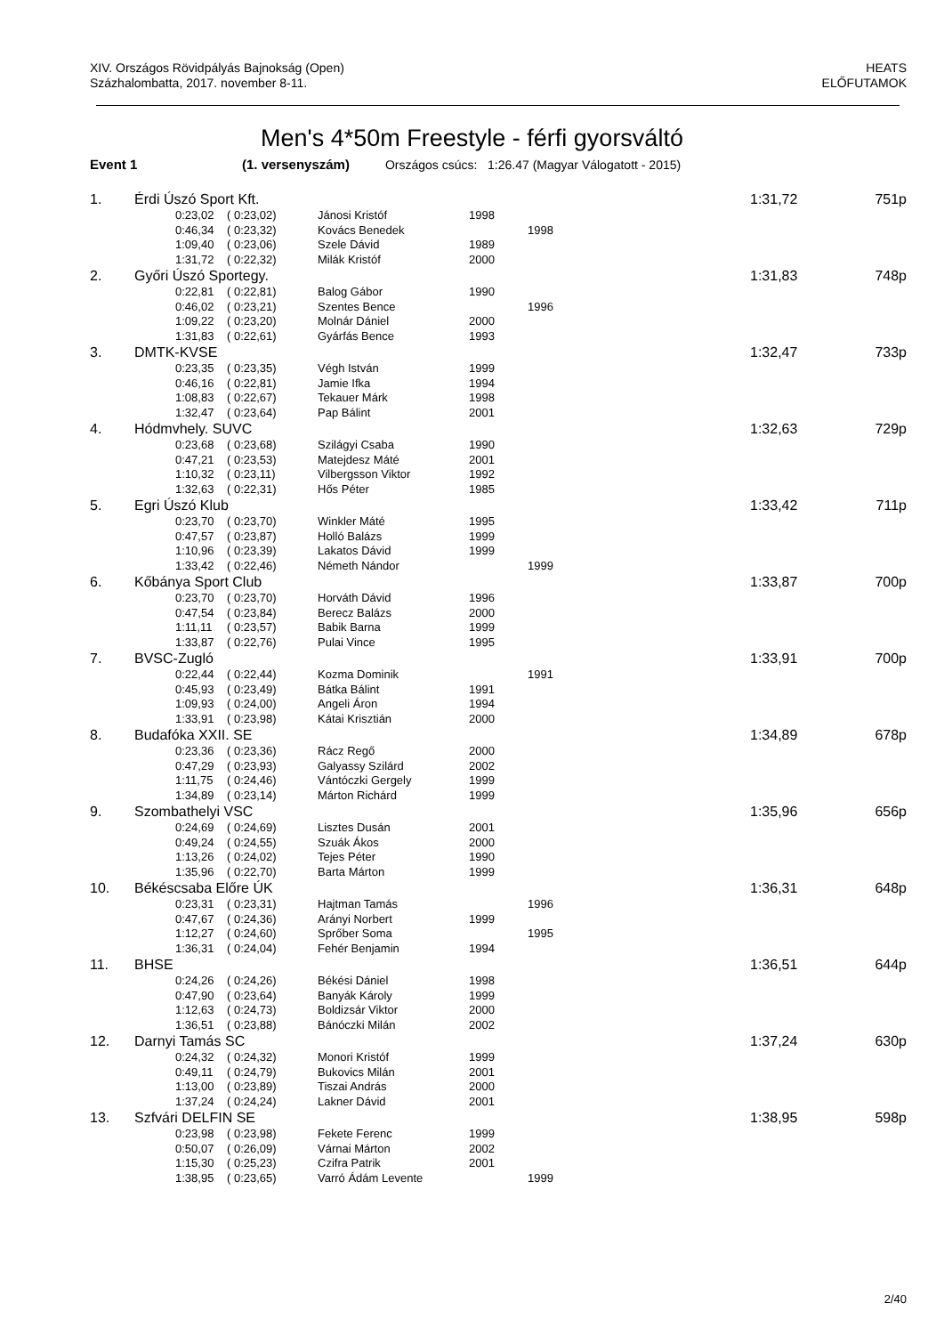XIV. Országos Rövidpályás Bajnokság (Open)
Százhalombatta, 2017. november 8-11.
HEATS
ELŐFUTAMOK
Men's 4*50m Freestyle - férfi gyorsváltó
Event 1 (1. versenyszám) Országos csúcs: 1:26.47 (Magyar Válogatott - 2015)
| 1. | Érdi Úszó Sport Kft. | | | | | | 1:31,72 | 751p |
| | | 0:23,02 | ( 0:23,02) | Jánosi Kristóf | 1998 | | | |
| | | 0:46,34 | ( 0:23,32) | Kovács Benedek | | 1998 | | |
| | | 1:09,40 | ( 0:23,06) | Szele Dávid | 1989 | | | |
| | | 1:31,72 | ( 0:22,32) | Milák Kristóf | 2000 | | | |
| 2. | Győri Úszó Sportegy. | | | | | | 1:31,83 | 748p |
| | | 0:22,81 | ( 0:22,81) | Balog Gábor | 1990 | | | |
| | | 0:46,02 | ( 0:23,21) | Szentes Bence | | 1996 | | |
| | | 1:09,22 | ( 0:23,20) | Molnár Dániel | 2000 | | | |
| | | 1:31,83 | ( 0:22,61) | Gyárfás Bence | 1993 | | | |
| 3. | DMTK-KVSE | | | | | | 1:32,47 | 733p |
| | | 0:23,35 | ( 0:23,35) | Végh István | 1999 | | | |
| | | 0:46,16 | ( 0:22,81) | Jamie Ifka | 1994 | | | |
| | | 1:08,83 | ( 0:22,67) | Tekauer Márk | 1998 | | | |
| | | 1:32,47 | ( 0:23,64) | Pap Bálint | 2001 | | | |
| 4. | Hódmvhely. SUVC | | | | | | 1:32,63 | 729p |
| | | 0:23,68 | ( 0:23,68) | Szilágyi Csaba | 1990 | | | |
| | | 0:47,21 | ( 0:23,53) | Matejdesz Máté | 2001 | | | |
| | | 1:10,32 | ( 0:23,11) | Vilbergsson Viktor | 1992 | | | |
| | | 1:32,63 | ( 0:22,31) | Hős Péter | 1985 | | | |
| 5. | Egri Úszó Klub | | | | | | 1:33,42 | 711p |
| | | 0:23,70 | ( 0:23,70) | Winkler Máté | 1995 | | | |
| | | 0:47,57 | ( 0:23,87) | Holló Balázs | 1999 | | | |
| | | 1:10,96 | ( 0:23,39) | Lakatos Dávid | 1999 | | | |
| | | 1:33,42 | ( 0:22,46) | Németh Nándor | | 1999 | | |
| 6. | Kőbánya Sport Club | | | | | | 1:33,87 | 700p |
| | | 0:23,70 | ( 0:23,70) | Horváth Dávid | 1996 | | | |
| | | 0:47,54 | ( 0:23,84) | Berecz Balázs | 2000 | | | |
| | | 1:11,11 | ( 0:23,57) | Babik Barna | 1999 | | | |
| | | 1:33,87 | ( 0:22,76) | Pulai Vince | 1995 | | | |
| 7. | BVSC-Zugló | | | | | | 1:33,91 | 700p |
| | | 0:22,44 | ( 0:22,44) | Kozma Dominik | | 1991 | | |
| | | 0:45,93 | ( 0:23,49) | Bátka Bálint | 1991 | | | |
| | | 1:09,93 | ( 0:24,00) | Angeli Áron | 1994 | | | |
| | | 1:33,91 | ( 0:23,98) | Kátai Krisztián | 2000 | | | |
| 8. | Budafóka XXII. SE | | | | | | 1:34,89 | 678p |
| | | 0:23,36 | ( 0:23,36) | Rácz Regő | 2000 | | | |
| | | 0:47,29 | ( 0:23,93) | Galyassy Szilárd | 2002 | | | |
| | | 1:11,75 | ( 0:24,46) | Vántóczki Gergely | 1999 | | | |
| | | 1:34,89 | ( 0:23,14) | Márton Richárd | 1999 | | | |
| 9. | Szombathelyi VSC | | | | | | 1:35,96 | 656p |
| | | 0:24,69 | ( 0:24,69) | Lisztes Dusán | 2001 | | | |
| | | 0:49,24 | ( 0:24,55) | Szuák Ákos | 2000 | | | |
| | | 1:13,26 | ( 0:24,02) | Tejes Péter | 1990 | | | |
| | | 1:35,96 | ( 0:22,70) | Barta Márton | 1999 | | | |
| 10. | Békéscsaba Előre ÚK | | | | | | 1:36,31 | 648p |
| | | 0:23,31 | ( 0:23,31) | Hajtman Tamás | | 1996 | | |
| | | 0:47,67 | ( 0:24,36) | Arányi Norbert | 1999 | | | |
| | | 1:12,27 | ( 0:24,60) | Sprőber Soma | | 1995 | | |
| | | 1:36,31 | ( 0:24,04) | Fehér Benjamin | 1994 | | | |
| 11. | BHSE | | | | | | 1:36,51 | 644p |
| | | 0:24,26 | ( 0:24,26) | Békési Dániel | 1998 | | | |
| | | 0:47,90 | ( 0:23,64) | Banyák Károly | 1999 | | | |
| | | 1:12,63 | ( 0:24,73) | Boldizsár Viktor | 2000 | | | |
| | | 1:36,51 | ( 0:23,88) | Bánóczki Milán | 2002 | | | |
| 12. | Darnyi Tamás SC | | | | | | 1:37,24 | 630p |
| | | 0:24,32 | ( 0:24,32) | Monori Kristóf | 1999 | | | |
| | | 0:49,11 | ( 0:24,79) | Bukovics Milán | 2001 | | | |
| | | 1:13,00 | ( 0:23,89) | Tiszai András | 2000 | | | |
| | | 1:37,24 | ( 0:24,24) | Lakner Dávid | 2001 | | | |
| 13. | Szfvári DELFIN SE | | | | | | 1:38,95 | 598p |
| | | 0:23,98 | ( 0:23,98) | Fekete Ferenc | 1999 | | | |
| | | 0:50,07 | ( 0:26,09) | Várnai Márton | 2002 | | | |
| | | 1:15,30 | ( 0:25,23) | Czifra Patrik | 2001 | | | |
| | | 1:38,95 | ( 0:23,65) | Varró Ádám Levente | | 1999 | | |
2/40